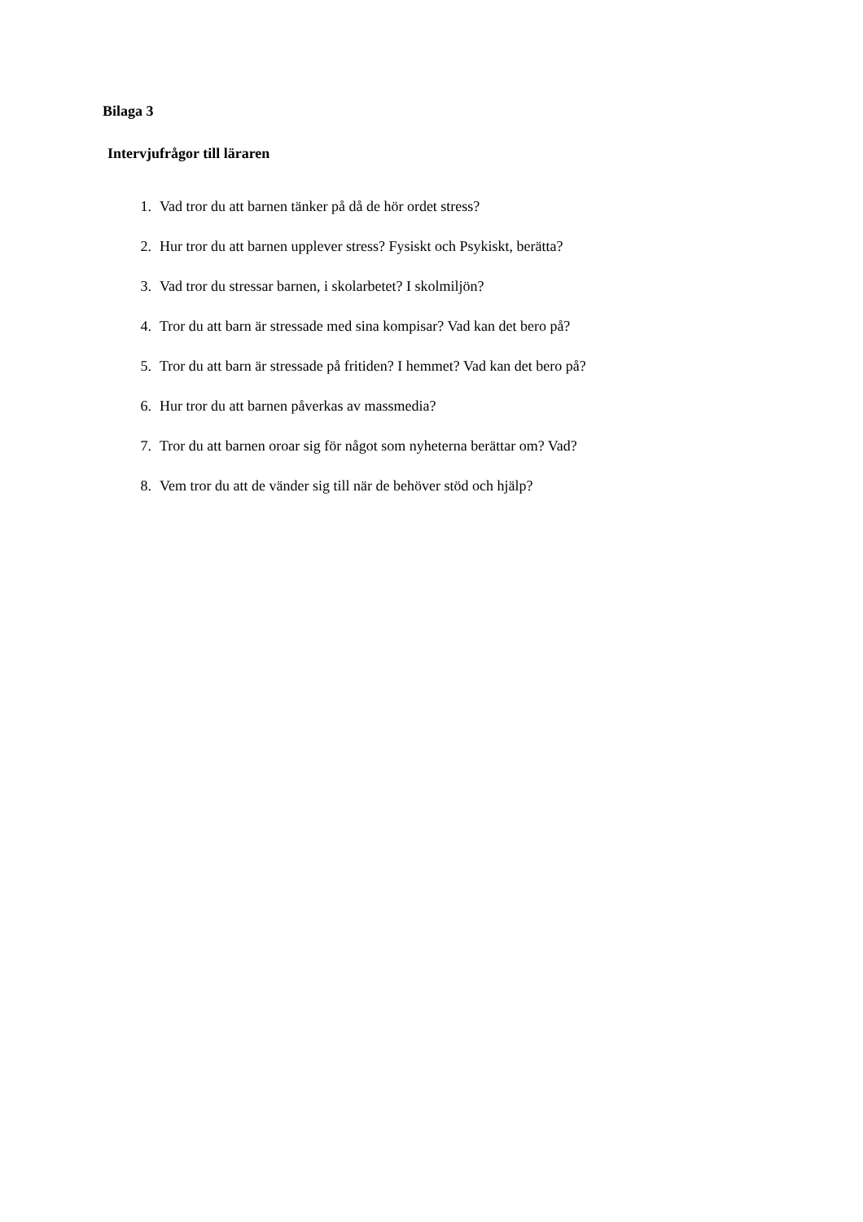Bilaga 3
Intervjufrågor till läraren
1. Vad tror du att barnen tänker på då de hör ordet stress?
2. Hur tror du att barnen upplever stress? Fysiskt och Psykiskt, berätta?
3. Vad tror du stressar barnen, i skolarbetet? I skolmiljön?
4. Tror du att barn är stressade med sina kompisar? Vad kan det bero på?
5. Tror du att barn är stressade på fritiden? I hemmet? Vad kan det bero på?
6. Hur tror du att barnen påverkas av massmedia?
7. Tror du att barnen oroar sig för något som nyheterna berättar om? Vad?
8. Vem tror du att de vänder sig till när de behöver stöd och hjälp?